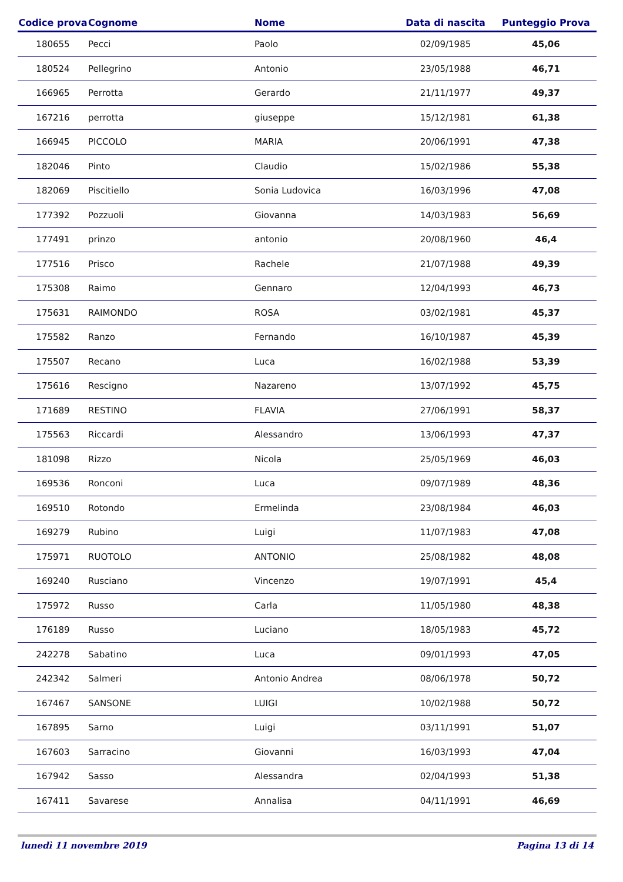| Codice prova | Cognome | Nome | Data di nascita | Punteggio Prova |
| --- | --- | --- | --- | --- |
| 180655 | Pecci | Paolo | 02/09/1985 | 45,06 |
| 180524 | Pellegrino | Antonio | 23/05/1988 | 46,71 |
| 166965 | Perrotta | Gerardo | 21/11/1977 | 49,37 |
| 167216 | perrotta | giuseppe | 15/12/1981 | 61,38 |
| 166945 | PICCOLO | MARIA | 20/06/1991 | 47,38 |
| 182046 | Pinto | Claudio | 15/02/1986 | 55,38 |
| 182069 | Piscitiello | Sonia Ludovica | 16/03/1996 | 47,08 |
| 177392 | Pozzuoli | Giovanna | 14/03/1983 | 56,69 |
| 177491 | prinzo | antonio | 20/08/1960 | 46,4 |
| 177516 | Prisco | Rachele | 21/07/1988 | 49,39 |
| 175308 | Raimo | Gennaro | 12/04/1993 | 46,73 |
| 175631 | RAIMONDO | ROSA | 03/02/1981 | 45,37 |
| 175582 | Ranzo | Fernando | 16/10/1987 | 45,39 |
| 175507 | Recano | Luca | 16/02/1988 | 53,39 |
| 175616 | Rescigno | Nazareno | 13/07/1992 | 45,75 |
| 171689 | RESTINO | FLAVIA | 27/06/1991 | 58,37 |
| 175563 | Riccardi | Alessandro | 13/06/1993 | 47,37 |
| 181098 | Rizzo | Nicola | 25/05/1969 | 46,03 |
| 169536 | Ronconi | Luca | 09/07/1989 | 48,36 |
| 169510 | Rotondo | Ermelinda | 23/08/1984 | 46,03 |
| 169279 | Rubino | Luigi | 11/07/1983 | 47,08 |
| 175971 | RUOTOLO | ANTONIO | 25/08/1982 | 48,08 |
| 169240 | Rusciano | Vincenzo | 19/07/1991 | 45,4 |
| 175972 | Russo | Carla | 11/05/1980 | 48,38 |
| 176189 | Russo | Luciano | 18/05/1983 | 45,72 |
| 242278 | Sabatino | Luca | 09/01/1993 | 47,05 |
| 242342 | Salmeri | Antonio Andrea | 08/06/1978 | 50,72 |
| 167467 | SANSONE | LUIGI | 10/02/1988 | 50,72 |
| 167895 | Sarno | Luigi | 03/11/1991 | 51,07 |
| 167603 | Sarracino | Giovanni | 16/03/1993 | 47,04 |
| 167942 | Sasso | Alessandra | 02/04/1993 | 51,38 |
| 167411 | Savarese | Annalisa | 04/11/1991 | 46,69 |
lunedì 11 novembre 2019 Pagina 13 di 14